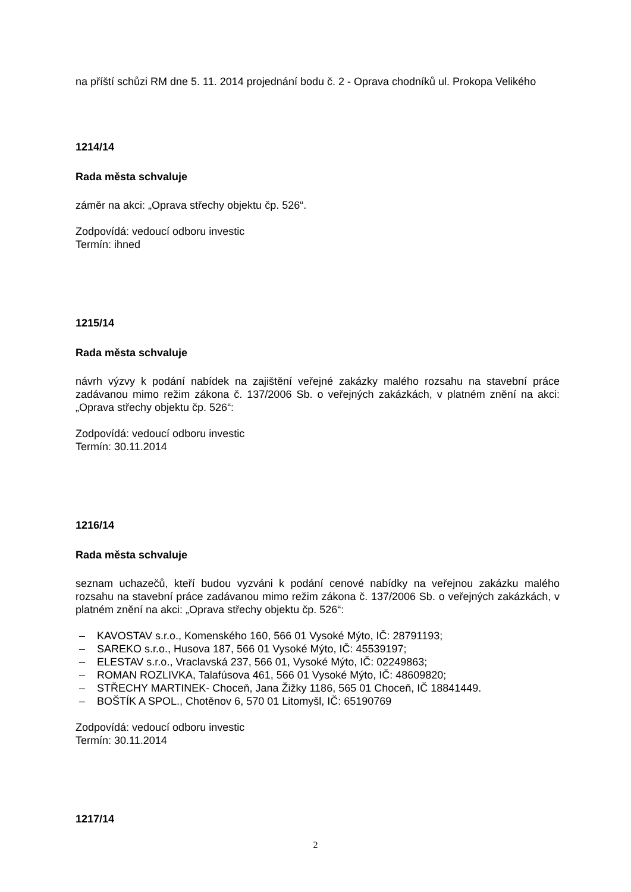na příští schůzi RM dne 5. 11. 2014 projednání bodu č. 2 - Oprava chodníků ul. Prokopa Velikého
1214/14
Rada města schvaluje
záměr na akci: „Oprava střechy objektu čp. 526“.
Zodpovídá: vedoucí odboru investic
Termín: ihned
1215/14
Rada města schvaluje
návrh výzvy k podání nabídek na zajištění veřejné zakázky malého rozsahu na stavební práce zadávanou mimo režim zákona č. 137/2006 Sb. o veřejných zakázkách, v platném znění na akci: „Oprava střechy objektu čp. 526“:
Zodpovídá: vedoucí odboru investic
Termín: 30.11.2014
1216/14
Rada města schvaluje
seznam uchazečů, kteří budou vyzváni k podání cenové nabídky na veřejnou zakázku malého rozsahu na stavební práce zadávanou mimo režim zákona č. 137/2006 Sb. o veřejných zakázkách, v platném znění na akci: „Oprava střechy objektu čp. 526“:
– KAVOSTAV s.r.o., Komenského 160, 566 01 Vysoké Mýto, IČ: 28791193;
– SAREKO s.r.o., Husova 187, 566 01 Vysoké Mýto, IČ: 45539197;
– ELESTAV s.r.o., Vraclavská 237, 566 01, Vysoké Mýto, IČ: 02249863;
– ROMAN ROZLIVKA, Talafúsova 461, 566 01 Vysoké Mýto, IČ: 48609820;
– STŘECHY MARTINEK- Choceň, Jana Žižky 1186, 565 01 Choceň, IČ 18841449.
– BOŠTÍK A SPOL., Chotěnov 6, 570 01 Litomyšl, IČ: 65190769
Zodpovídá: vedoucí odboru investic
Termín: 30.11.2014
1217/14
2